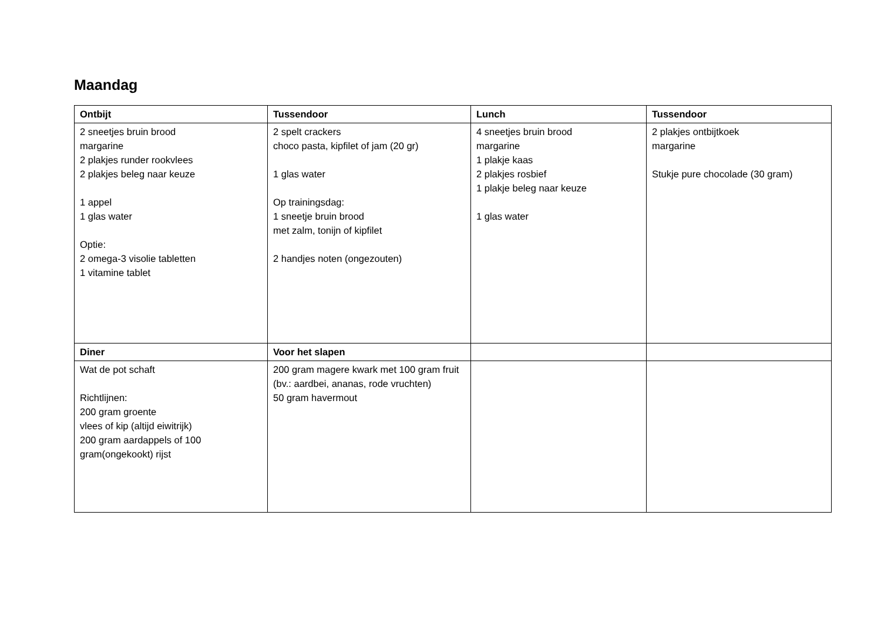Maandag
| Ontbijt | Tussendoor | Lunch | Tussendoor |
| --- | --- | --- | --- |
| 2 sneetjes bruin brood margarine 2 plakjes runder rookvlees 2 plakjes beleg naar keuze 1 appel 1 glas water Optie: 2 omega-3 visolie tabletten 1 vitamine tablet | 2 spelt crackers choco pasta, kipfilet of jam (20 gr) 1 glas water Op trainingsdag: 1 sneetje bruin brood met zalm, tonijn of kipfilet 2 handjes noten (ongezouten) | 4 sneetjes bruin brood margarine 1 plakje kaas 2 plakjes rosbief 1 plakje beleg naar keuze 1 glas water | 2 plakjes ontbijtkoek margarine Stukje pure chocolade (30 gram) |
| Diner | Voor het slapen | | |
| Wat de pot schaft Richtlijnen: 200 gram groente vlees of kip (altijd eiwitrijk) 200 gram aardappels of 100 gram(ongekookt) rijst | 200 gram magere kwark met 100 gram fruit (bv.: aardbei, ananas, rode vruchten) 50 gram havermout | | |